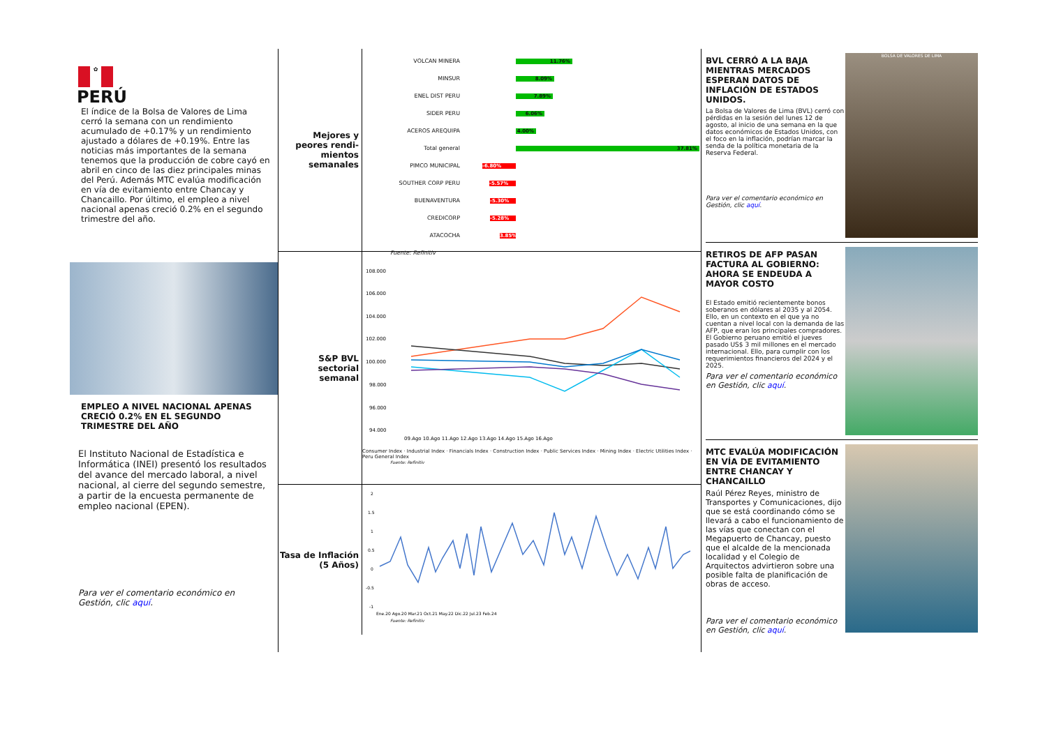✿
PERÚ
El índice de la Bolsa de Valores de Lima cerró la semana con un rendimiento acumulado de +0.17% y un rendimiento ajustado a dólares de +0.19%. Entre las noticias más importantes de la semana tenemos que la producción de cobre cayó en abril en cinco de las diez principales minas del Perú. Además MTC evalúa modificación en vía de evitamiento entre Chancay y Chancaillo. Por último, el empleo a nivel nacional apenas creció 0.2% en el segundo trimestre del año.
EMPLEO A NIVEL NACIONAL APENAS CRECIÓ 0.2% EN EL SEGUNDO TRIMESTRE DEL AÑO
El Instituto Nacional de Estadística e Informática (INEI) presentó los resultados del avance del mercado laboral, a nivel nacional, al cierre del segundo semestre, a partir de la encuesta permanente de empleo nacional (EPEN).
Para ver el comentario económico en Gestión, clic aquí.
Mejores y peores rendi-mientos semanales
VOLCAN MINERA 11.76%
MINSUR 8.09%
ENEL DIST PERU 7.89%
SIDER PERU 6.06%
ACEROS AREQUIPA 4.00%
Total general 37.81%
PIMCO MUNICIPAL -6.80%
SOUTHER CORP PERU -5.57%
BUENAVENTURA -5.30%
CREDICORP -5.28%
ATACOCHA 3.85%
Fuente: Refinitiv
S&P BVL sectorial semanal
108.000
106.000
104.000
102.000
100.000
98.000
96.000
94.000
09.Ago 10.Ago 11.Ago 12.Ago 13.Ago 14.Ago 15.Ago 16.Ago
Consumer Index · Industrial Index · Financials Index · Construction Index · Public Services Index · Mining Index · Electric Utilities Index · Peru General Index
Fuente: Refinitiv
Tasa de Inflación (5 Años)
2
1.5
1
0.5
0
-0.5
-1
Ene.20 Ago.20 Mar.21 Oct.21 May.22 Dic.22 Jul.23 Feb.24
Fuente: Refinitiv
BVL CERRÓ A LA BAJA MIENTRAS MERCADOS ESPERAN DATOS DE INFLACIÓN DE ESTADOS UNIDOS.
La Bolsa de Valores de Lima (BVL) cerró con pérdidas en la sesión del lunes 12 de agosto, al inicio de una semana en la que datos económicos de Estados Unidos, con el foco en la inflación, podrían marcar la senda de la política monetaria de la Reserva Federal.
Para ver el comentario económico en Gestión, clic aquí.
BOLSA DE VALORES DE LIMA
RETIROS DE AFP PASAN FACTURA AL GOBIERNO: AHORA SE ENDEUDA A MAYOR COSTO
El Estado emitió recientemente bonos soberanos en dólares al 2035 y al 2054. Ello, en un contexto en el que ya no cuentan a nivel local con la demanda de las AFP, que eran los principales compradores. El Gobierno peruano emitió el jueves pasado US$ 3 mil millones en el mercado internacional. Ello, para cumplir con los requerimientos financieros del 2024 y el 2025.
Para ver el comentario económico en Gestión, clic aquí.
MTC EVALÚA MODIFICACIÓN EN VÍA DE EVITAMIENTO ENTRE CHANCAY Y CHANCAILLO
Raúl Pérez Reyes, ministro de Transportes y Comunicaciones, dijo que se está coordinando cómo se llevará a cabo el funcionamiento de las vías que conectan con el Megapuerto de Chancay, puesto que el alcalde de la mencionada localidad y el Colegio de Arquitectos advirtieron sobre una posible falta de planificación de obras de acceso.
Para ver el comentario económico en Gestión, clic aquí.